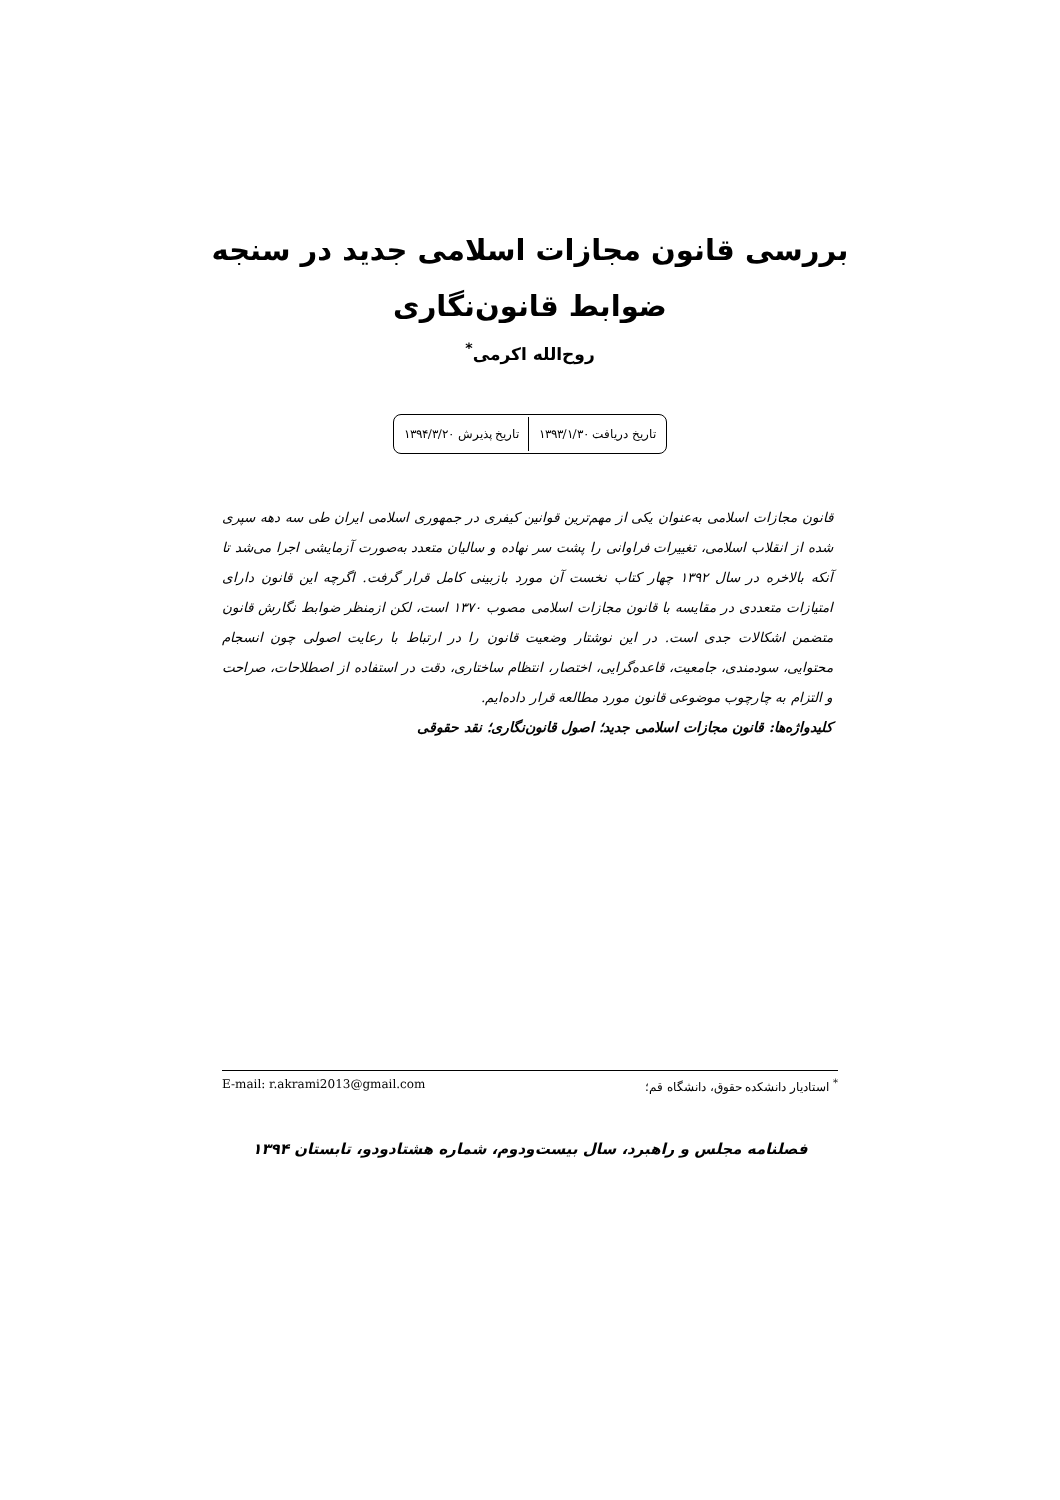بررسی قانون مجازات اسلامی جدید در سنجه
ضوابط قانون‌نگاری
روح‌الله اکرمی<sup>*</sup>
| تاریخ دریافت ۱۳۹۳/۱/۳۰ | تاریخ پذیرش ۱۳۹۴/۳/۲۰ |
قانون مجازات اسلامی به‌عنوان یکی از مهم‌ترین قوانین کیفری در جمهوری اسلامی ایران طی سه دهه سپری شده از انقلاب اسلامی، تغییرات فراوانی را پشت سر نهاده و سالیان متعدد به‌صورت آزمایشی اجرا می‌شد تا آنکه بالاخره در سال ۱۳۹۲ چهار کتاب نخست آن مورد بازبینی کامل قرار گرفت. اگرچه این قانون دارای امتیازات متعددی در مقایسه با قانون مجازات اسلامی مصوب ۱۳۷۰ است، لکن ازمنظر ضوابط نگارش قانون متضمن اشکالات جدی است. در این نوشتار وضعیت قانون را در ارتباط با رعایت اصولی چون انسجام محتوایی، سودمندی، جامعیت، قاعده‌گرایی، اختصار، انتظام ساختاری، دقت در استفاده از اصطلاحات، صراحت و التزام به چارچوب موضوعی قانون مورد مطالعه قرار داده‌ایم.
کلیدواژه‌ها: قانون مجازات اسلامی جدید؛ اصول قانون‌نگاری؛ نقد حقوقی
<sup>*</sup> استادیار دانشکده حقوق، دانشگاه قم؛ E-mail: r.akrami2013@gmail.com
فصلنامه مجلس و راهبرد، سال بیست‌ودوم، شماره هشتادودو، تابستان ۱۳۹۴